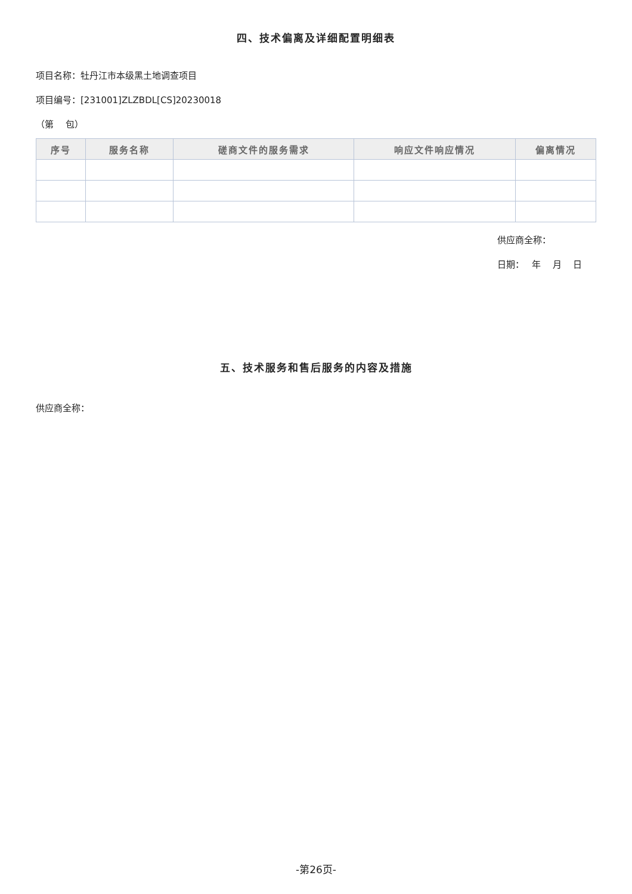四、技术偏离及详细配置明细表
项目名称：牡丹江市本级黑土地调查项目
项目编号：[231001]ZLZBDL[CS]20230018
（第　 包）
| 序号 | 服务名称 | 磋商文件的服务需求 | 响应文件响应情况 | 偏离情况 |
| --- | --- | --- | --- | --- |
供应商全称：
日期：　 年　 月　 日
五、技术服务和售后服务的内容及措施
供应商全称：
-第26页-